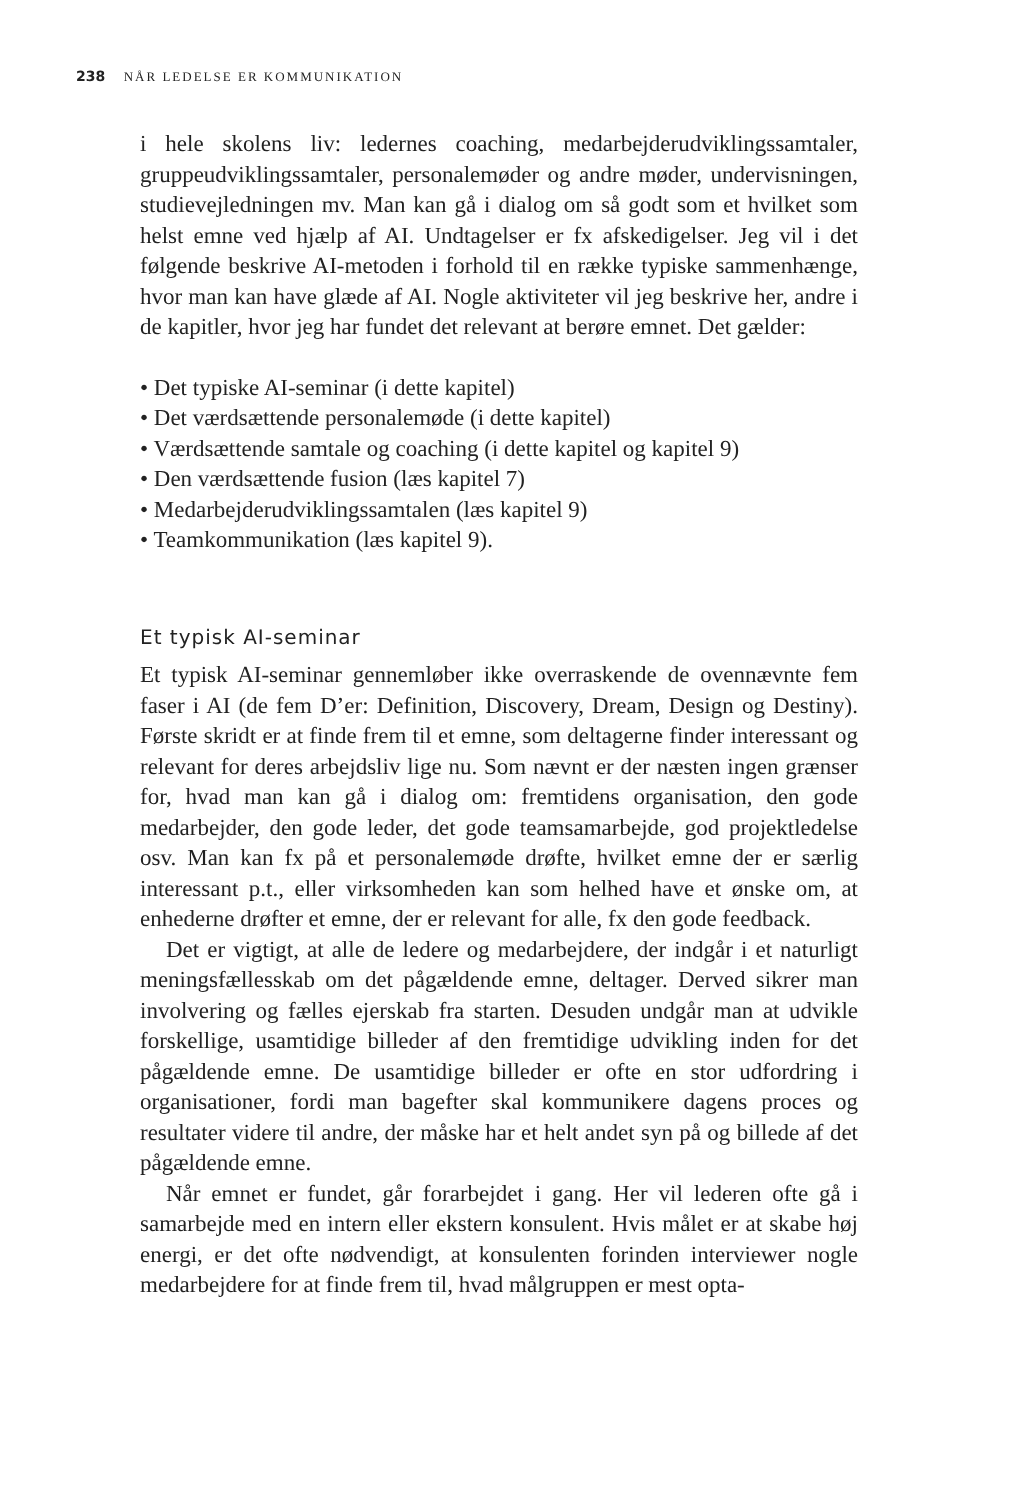238 NÅR LEDELSE ER KOMMUNIKATION
i hele skolens liv: ledernes coaching, medarbejderudviklingssamtaler, gruppeudviklingssamtaler, personalemøder og andre møder, undervisningen, studievejledningen mv. Man kan gå i dialog om så godt som et hvilket som helst emne ved hjælp af AI. Undtagelser er fx afskedigelser. Jeg vil i det følgende beskrive AI-metoden i forhold til en række typiske sammenhænge, hvor man kan have glæde af AI. Nogle aktiviteter vil jeg beskrive her, andre i de kapitler, hvor jeg har fundet det relevant at berøre emnet. Det gælder:
• Det typiske AI-seminar (i dette kapitel)
• Det værdsættende personalemøde (i dette kapitel)
• Værdsættende samtale og coaching (i dette kapitel og kapitel 9)
• Den værdsættende fusion (læs kapitel 7)
• Medarbejderudviklingssamtalen (læs kapitel 9)
• Teamkommunikation (læs kapitel 9).
Et typisk AI-seminar
Et typisk AI-seminar gennemløber ikke overraskende de ovennævnte fem faser i AI (de fem D’er: Definition, Discovery, Dream, Design og Destiny). Første skridt er at finde frem til et emne, som deltagerne finder interessant og relevant for deres arbejdsliv lige nu. Som nævnt er der næsten ingen grænser for, hvad man kan gå i dialog om: fremtidens organisation, den gode medarbejder, den gode leder, det gode teamsamarbejde, god projektledelse osv. Man kan fx på et personalemøde drøfte, hvilket emne der er særlig interessant p.t., eller virksomheden kan som helhed have et ønske om, at enhederne drøfter et emne, der er relevant for alle, fx den gode feedback.
Det er vigtigt, at alle de ledere og medarbejdere, der indgår i et naturligt meningsfællesskab om det pågældende emne, deltager. Derved sikrer man involvering og fælles ejerskab fra starten. Desuden undgår man at udvikle forskellige, usamtidige billeder af den fremtidige udvikling inden for det pågældende emne. De usamtidige billeder er ofte en stor udfordring i organisationer, fordi man bagefter skal kommunikere dagens proces og resultater videre til andre, der måske har et helt andet syn på og billede af det pågældende emne.
Når emnet er fundet, går forarbejdet i gang. Her vil lederen ofte gå i samarbejde med en intern eller ekstern konsulent. Hvis målet er at skabe høj energi, er det ofte nødvendigt, at konsulenten forinden interviewer nogle medarbejdere for at finde frem til, hvad målgruppen er mest opta-